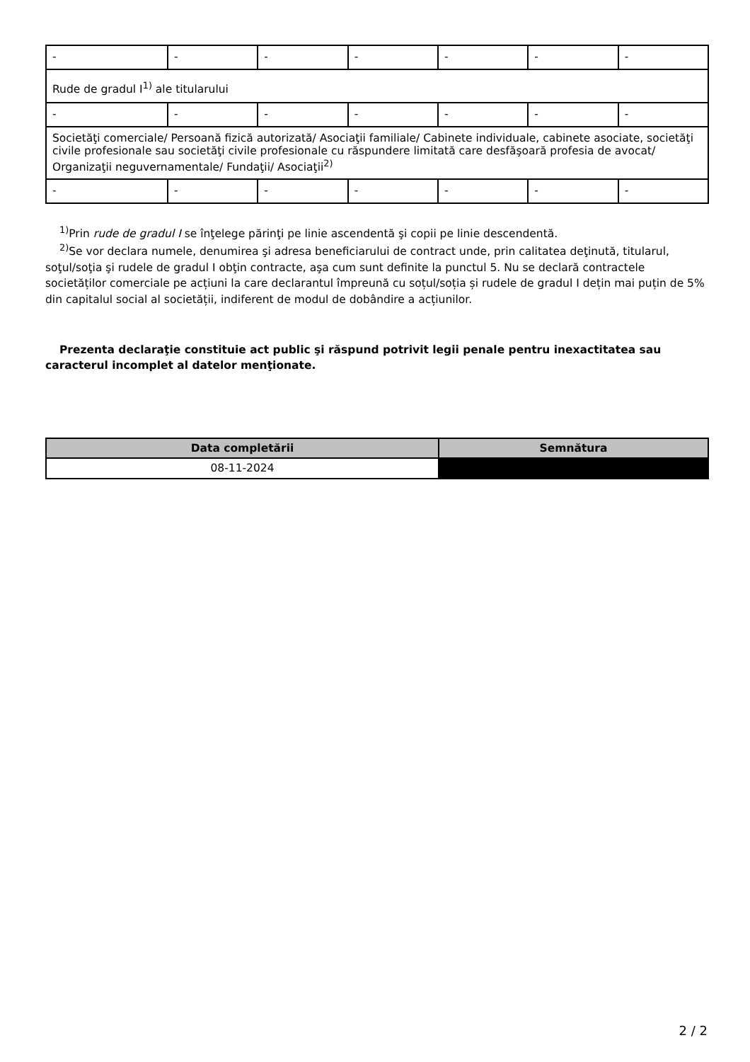| - | - | - | - | - | - | - |
| Rude de gradul I<sup>1)</sup> ale titularului | | | | | | |
| - | - | - | - | - | - | - |
| Societăţi comerciale/ Persoană fizică autorizată/ Asociaţii familiale/ Cabinete individuale, cabinete asociate, societăţi civile profesionale sau societăţi civile profesionale cu răspundere limitată care desfăşoară profesia de avocat/ Organizaţii neguvernamentale/ Fundaţii/ Asociaţii<sup>2)</sup> | | | | | | |
| - | - | - | - | - | - | - |
<sup>1)</sup> Prin rude de gradul I se înţelege părinţi pe linie ascendentă şi copii pe linie descendentă.
<sup>2)</sup> Se vor declara numele, denumirea şi adresa beneficiarului de contract unde, prin calitatea deţinută, titularul, soţul/soţia şi rudele de gradul I obţin contracte, aşa cum sunt definite la punctul 5. Nu se declară contractele societăților comerciale pe acțiuni la care declarantul împreună cu soțul/soția și rudele de gradul I dețin mai puțin de 5% din capitalul social al societății, indiferent de modul de dobândire a acțiunilor.
Prezenta declaraţie constituie act public şi răspund potrivit legii penale pentru inexactitatea sau caracterul incomplet al datelor menţionate.
| Data completării | Semnătura |
| --- | --- |
| 08-11-2024 | |
2 / 2